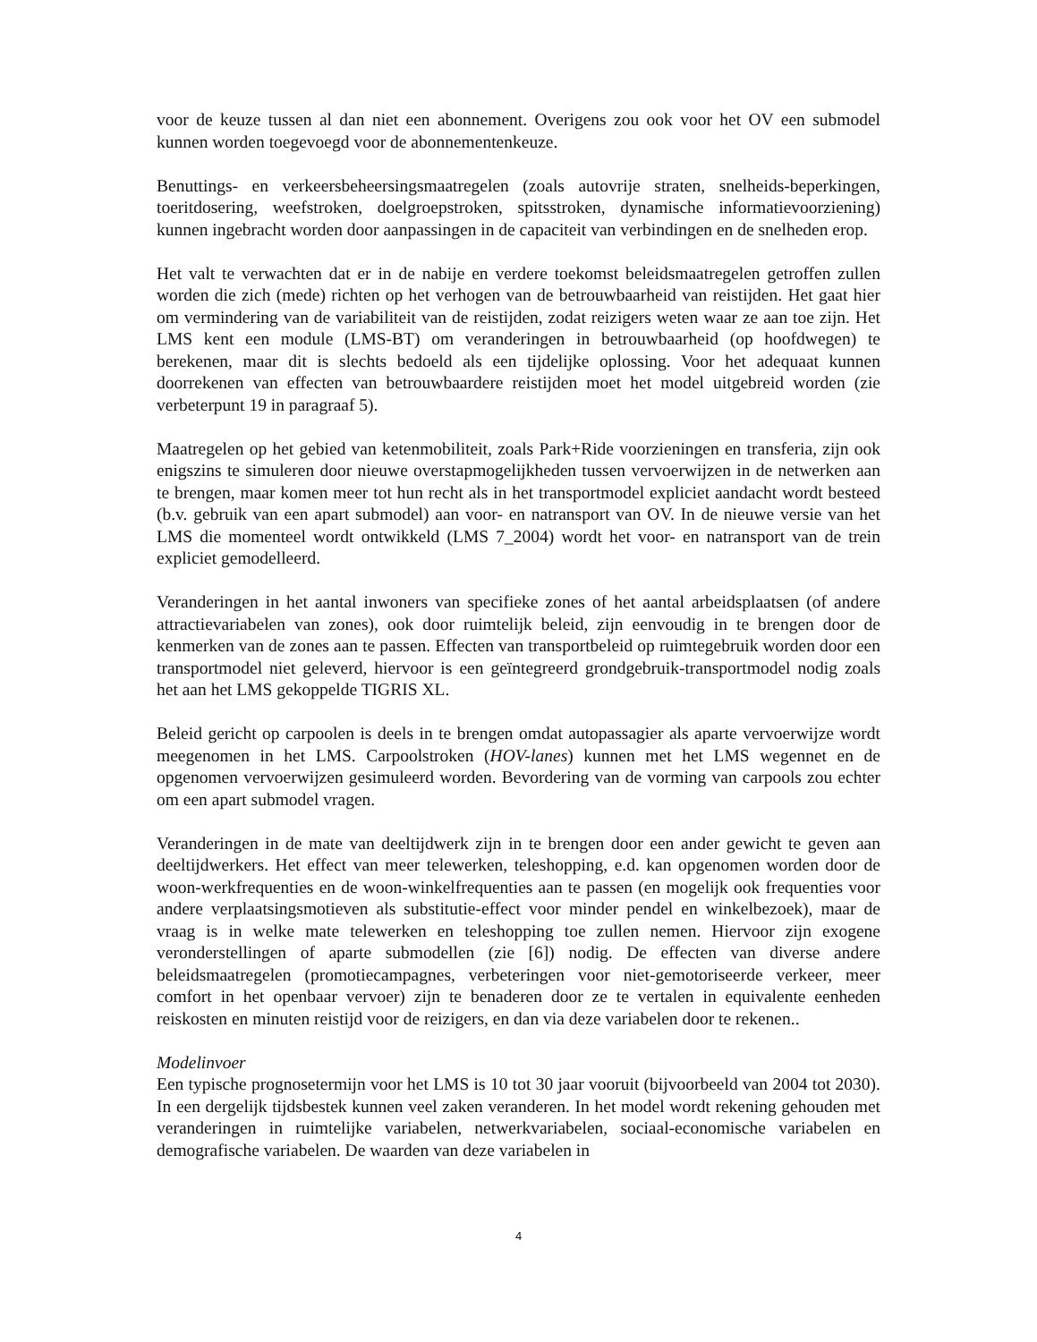voor de keuze tussen al dan niet een abonnement. Overigens zou ook voor het OV een submodel kunnen worden toegevoegd voor de abonnementenkeuze.
Benuttings- en verkeersbeheersingsmaatregelen (zoals autovrije straten, snelheids-beperkingen, toeritdosering, weefstroken, doelgroepstroken, spitsstroken, dynamische informatievoorziening) kunnen ingebracht worden door aanpassingen in de capaciteit van verbindingen en de snelheden erop.
Het valt te verwachten dat er in de nabije en verdere toekomst beleidsmaatregelen getroffen zullen worden die zich (mede) richten op het verhogen van de betrouwbaarheid van reistijden. Het gaat hier om vermindering van de variabiliteit van de reistijden, zodat reizigers weten waar ze aan toe zijn. Het LMS kent een module (LMS-BT) om veranderingen in betrouwbaarheid (op hoofdwegen) te berekenen, maar dit is slechts bedoeld als een tijdelijke oplossing. Voor het adequaat kunnen doorrekenen van effecten van betrouwbaardere reistijden moet het model uitgebreid worden (zie verbeterpunt 19 in paragraaf 5).
Maatregelen op het gebied van ketenmobiliteit, zoals Park+Ride voorzieningen en transferia, zijn ook enigszins te simuleren door nieuwe overstapmogelijkheden tussen vervoerwijzen in de netwerken aan te brengen, maar komen meer tot hun recht als in het transportmodel expliciet aandacht wordt besteed (b.v. gebruik van een apart submodel) aan voor- en natransport van OV. In de nieuwe versie van het LMS die momenteel wordt ontwikkeld (LMS 7_2004) wordt het voor- en natransport van de trein expliciet gemodelleerd.
Veranderingen in het aantal inwoners van specifieke zones of het aantal arbeidsplaatsen (of andere attractievariabelen van zones), ook door ruimtelijk beleid, zijn eenvoudig in te brengen door de kenmerken van de zones aan te passen. Effecten van transportbeleid op ruimtegebruik worden door een transportmodel niet geleverd, hiervoor is een geïntegreerd grondgebruik-transportmodel nodig zoals het aan het LMS gekoppelde TIGRIS XL.
Beleid gericht op carpoolen is deels in te brengen omdat autopassagier als aparte vervoerwijze wordt meegenomen in het LMS. Carpoolstroken (HOV-lanes) kunnen met het LMS wegennet en de opgenomen vervoerwijzen gesimuleerd worden. Bevordering van de vorming van carpools zou echter om een apart submodel vragen.
Veranderingen in de mate van deeltijdwerk zijn in te brengen door een ander gewicht te geven aan deeltijdwerkers. Het effect van meer telewerken, teleshopping, e.d. kan opgenomen worden door de woon-werkfrequenties en de woon-winkelfrequenties aan te passen (en mogelijk ook frequenties voor andere verplaatsingsmotieven als substitutie-effect voor minder pendel en winkelbezoek), maar de vraag is in welke mate telewerken en teleshopping toe zullen nemen. Hiervoor zijn exogene veronderstellingen of aparte submodellen (zie [6]) nodig. De effecten van diverse andere beleidsmaatregelen (promotiecampagnes, verbeteringen voor niet-gemotoriseerde verkeer, meer comfort in het openbaar vervoer) zijn te benaderen door ze te vertalen in equivalente eenheden reiskosten en minuten reistijd voor de reizigers, en dan via deze variabelen door te rekenen..
Modelinvoer
Een typische prognosetermijn voor het LMS is 10 tot 30 jaar vooruit (bijvoorbeeld van 2004 tot 2030). In een dergelijk tijdsbestek kunnen veel zaken veranderen. In het model wordt rekening gehouden met veranderingen in ruimtelijke variabelen, netwerkvariabelen, sociaal-economische variabelen en demografische variabelen. De waarden van deze variabelen in
4